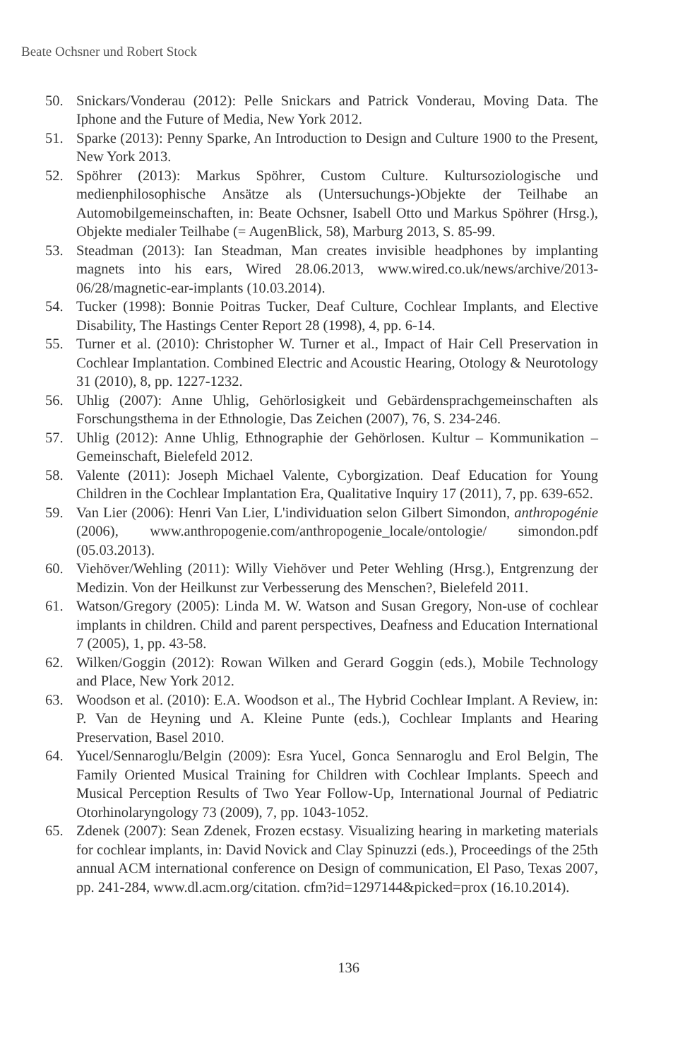Beate Ochsner und Robert Stock
50. Snickars/Vonderau (2012): Pelle Snickars and Patrick Vonderau, Moving Data. The Iphone and the Future of Media, New York 2012.
51. Sparke (2013): Penny Sparke, An Introduction to Design and Culture 1900 to the Present, New York 2013.
52. Spöhrer (2013): Markus Spöhrer, Custom Culture. Kultursoziologische und medienphilosophische Ansätze als (Untersuchungs-)Objekte der Teilhabe an Automobilgemeinschaften, in: Beate Ochsner, Isabell Otto und Markus Spöhrer (Hrsg.), Objekte medialer Teilhabe (= AugenBlick, 58), Marburg 2013, S. 85-99.
53. Steadman (2013): Ian Steadman, Man creates invisible headphones by implanting magnets into his ears, Wired 28.06.2013, www.wired.co.uk/news/archive/2013-06/28/magnetic-ear-implants (10.03.2014).
54. Tucker (1998): Bonnie Poitras Tucker, Deaf Culture, Cochlear Implants, and Elective Disability, The Hastings Center Report 28 (1998), 4, pp. 6-14.
55. Turner et al. (2010): Christopher W. Turner et al., Impact of Hair Cell Preservation in Cochlear Implantation. Combined Electric and Acoustic Hearing, Otology & Neurotology 31 (2010), 8, pp. 1227-1232.
56. Uhlig (2007): Anne Uhlig, Gehörlosigkeit und Gebärdensprachgemeinschaften als Forschungsthema in der Ethnologie, Das Zeichen (2007), 76, S. 234-246.
57. Uhlig (2012): Anne Uhlig, Ethnographie der Gehörlosen. Kultur – Kommunikation – Gemeinschaft, Bielefeld 2012.
58. Valente (2011): Joseph Michael Valente, Cyborgization. Deaf Education for Young Children in the Cochlear Implantation Era, Qualitative Inquiry 17 (2011), 7, pp. 639-652.
59. Van Lier (2006): Henri Van Lier, L'individuation selon Gilbert Simondon, anthropogénie (2006), www.anthropogenie.com/anthropogenie_locale/ontologie/ simondon.pdf (05.03.2013).
60. Viehöver/Wehling (2011): Willy Viehöver und Peter Wehling (Hrsg.), Entgrenzung der Medizin. Von der Heilkunst zur Verbesserung des Menschen?, Bielefeld 2011.
61. Watson/Gregory (2005): Linda M. W. Watson and Susan Gregory, Non-use of cochlear implants in children. Child and parent perspectives, Deafness and Education International 7 (2005), 1, pp. 43-58.
62. Wilken/Goggin (2012): Rowan Wilken and Gerard Goggin (eds.), Mobile Technology and Place, New York 2012.
63. Woodson et al. (2010): E.A. Woodson et al., The Hybrid Cochlear Implant. A Review, in: P. Van de Heyning und A. Kleine Punte (eds.), Cochlear Implants and Hearing Preservation, Basel 2010.
64. Yucel/Sennaroglu/Belgin (2009): Esra Yucel, Gonca Sennaroglu and Erol Belgin, The Family Oriented Musical Training for Children with Cochlear Implants. Speech and Musical Perception Results of Two Year Follow-Up, International Journal of Pediatric Otorhinolaryngology 73 (2009), 7, pp. 1043-1052.
65. Zdenek (2007): Sean Zdenek, Frozen ecstasy. Visualizing hearing in marketing materials for cochlear implants, in: David Novick and Clay Spinuzzi (eds.), Proceedings of the 25th annual ACM international conference on Design of communication, El Paso, Texas 2007, pp. 241-284, www.dl.acm.org/citation. cfm?id=1297144&picked=prox (16.10.2014).
136